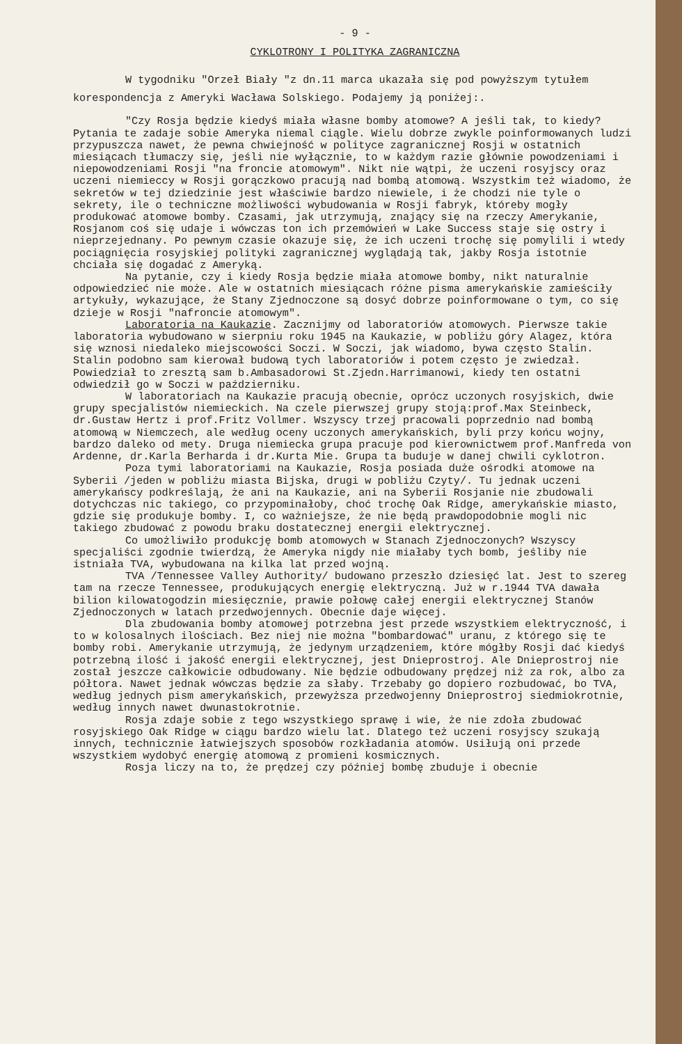- 9 -
CYKLOTRONY I POLITYKA ZAGRANICZNA
W tygodniku "Orzeł Biały "z dn.11 marca ukazała się pod powyższym tytułem korespondencja z Ameryki Wacława Solskiego. Podajemy ją poniżej:.
"Czy Rosja będzie kiedyś miała własne bomby atomowe? A jeśli tak, to kiedy? Pytania te zadaje sobie Ameryka niemal ciągle. Wielu dobrze zwykle poinformowanych ludzi przypuszcza nawet, że pewna chwiejność w polityce zagranicznej Rosji w ostatnich miesiącach tłumaczy się, jeśli nie wyłącznie, to w każdym razie głównie powodzeniami i niepowodzeniami Rosji "na froncie atomowym". Nikt nie wątpi, że uczeni rosyjscy oraz uczeni niemieccy w Rosji gorączkowo pracują nad bombą atomową. Wszystkim też wiadomo, że sekretów w tej dziedzinie jest właściwie bardzo niewiele, i że chodzi nie tyle o sekrety, ile o techniczne możliwości wybudowania w Rosji fabryk, któreby mogły produkować atomowe bomby. Czasami, jak utrzymują, znający się na rzeczy Amerykanie, Rosjanom coś się udaje i wówczas ton ich przemówień w Lake Success staje się ostry i nieprzejednany. Po pewnym czasie okazuje się, że ich uczeni trochę się pomylili i wtedy pociągnięcia rosyjskiej polityki zagranicznej wyglądają tak, jakby Rosja istotnie chciała się dogadać z Ameryką.
Na pytanie, czy i kiedy Rosja będzie miała atomowe bomby, nikt naturalnie odpowiedzieć nie może. Ale w ostatnich miesiącach różne pisma amerykańskie zamieściły artykuły, wykazujące, że Stany Zjednoczone są dosyć dobrze poinformowane o tym, co się dzieje w Rosji "nafroncie atomowym".
Laboratoria na Kaukazie. Zacznijmy od laboratoriów atomowych. Pierwsze takie laboratoria wybudowano w sierpniu roku 1945 na Kaukazie, w pobliżu góry Alagez, która się wznosi niedaleko miejscowości Soczi. W Soczi, jak wiadomo, bywa często Stalin. Stalin podobno sam kierował budową tych laboratoriów i potem często je zwiedzał. Powiedział to zresztą sam b.Ambasadorowi St.Zjedn.Harrimanowi, kiedy ten ostatni odwiedził go w Soczi w październiku.
W laboratoriach na Kaukazie pracują obecnie, oprócz uczonych rosyjskich, dwie grupy specjalistów niemieckich. Na czele pierwszej grupy stoją:prof.Max Steinbeck, dr.Gustaw Hertz i prof.Fritz Vollmer. Wszyscy trzej pracowali poprzednio nad bombą atomową w Niemczech, ale według oceny uczonych amerykańskich, byli przy końcu wojny, bardzo daleko od mety. Druga niemiecka grupa pracuje pod kierownictwem prof.Manfreda von Ardenne, dr.Karla Berharda i dr.Kurta Mie. Grupa ta buduje w danej chwili cyklotron.
Poza tymi laboratoriami na Kaukazie, Rosja posiada duże ośrodki atomowe na Syberii /jeden w pobliżu miasta Bijska, drugi w pobliżu Czyty/. Tu jednak uczeni amerykańscy podkreślają, że ani na Kaukazie, ani na Syberii Rosjanie nie zbudowali dotychczas nic takiego, co przypominałoby, choć trochę Oak Ridge, amerykańskie miasto, gdzie się produkuje bomby. I, co ważniejsze, że nie będą prawdopodobnie mogli nic takiego zbudować z powodu braku dostatecznej energii elektrycznej.
Co umożliwiło produkcję bomb atomowych w Stanach Zjednoczonych? Wszyscy specjaliści zgodnie twierdzą, że Ameryka nigdy nie miałaby tych bomb, jeśliby nie istniała TVA, wybudowana na kilka lat przed wojną.
TVA /Tennessee Valley Authority/ budowano przeszło dziesięć lat. Jest to szereg tam na rzecze Tennessee, produkujących energię elektryczną. Już w r.1944 TVA dawała bilion kilowatogodzin miesięcznie, prawie połowę całej energii elektrycznej Stanów Zjednoczonych w latach przedwojennych. Obecnie daje więcej.
Dla zbudowania bomby atomowej potrzebna jest przede wszystkiem elektryczność, i to w kolosalnych ilościach. Bez niej nie można "bombardować" uranu, z którego się te bomby robi. Amerykanie utrzymują, że jedynym urządzeniem, które mógłby Rosji dać kiedyś potrzebną ilość i jakość energii elektrycznej, jest Dnieprostroj. Ale Dnieprostroj nie został jeszcze całkowicie odbudowany. Nie będzie odbudowany prędzej niż za rok, albo za półtora. Nawet jednak wówczas będzie za słaby. Trzebaby go dopiero rozbudować, bo TVA, według jednych pism amerykańskich, przewyższa przedwojenny Dnieprostroj siedmiokrotnie, według innych nawet dwunastokrotnie.
Rosja zdaje sobie z tego wszystkiego sprawę i wie, że nie zdoła zbudować rosyjskiego Oak Ridge w ciągu bardzo wielu lat. Dlatego też uczeni rosyjscy szukają innych, technicznie łatwiejszych sposobów rozkładania atomów. Usiłują oni przede wszystkiem wydobyć energię atomową z promieni kosmicznych.
Rosja liczy na to, że prędzej czy później bombę zbuduje i obecnie